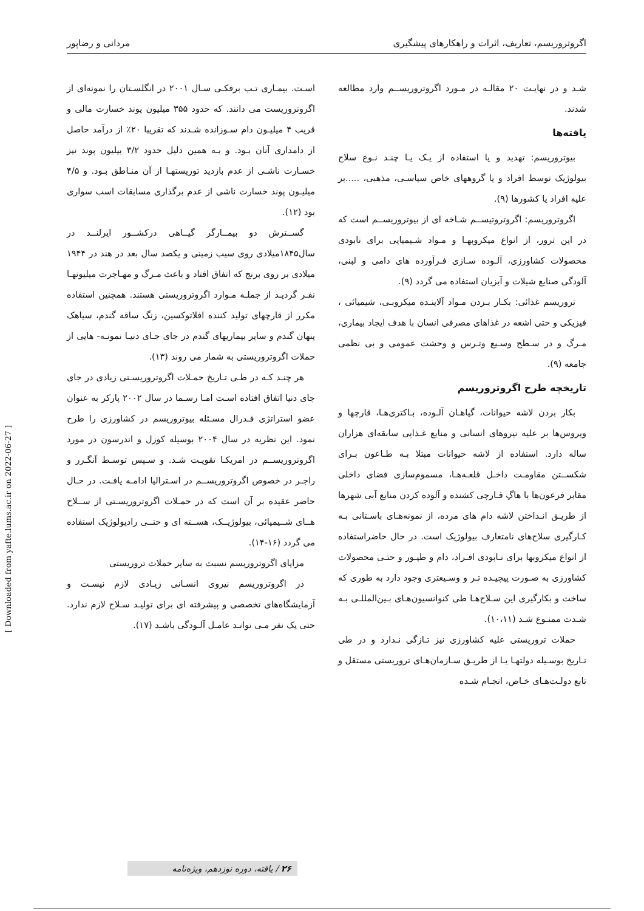اگروتروریسم، تعاریف، اثرات و راهکارهای پیشگیری مردانی و رضاپور
شـد و در نهایـت ۲۰ مقالـه در مـورد اگروتروریســم وارد مطالعه شدند.
یافته‌ها
بیوتروریسم: تهدید و یا استفاده از یـک یـا چنـد نـوع سلاح بیولوژیک توسط افراد و یا گروههای خاص سیاسـی، مذهبی، .....بر علیه افراد یا کشورها (۹).
اگروتروریسم: اگروتروتیســم شـاخه ای از بیوتروریســم است که در این ترور، از انواع میکروبهـا و مـواد شـیمیایی برای نابودی محصولات کشاورزی، آلـوده سـازی فـرآورده های دامی و لبنی، آلودگی صنایع شیلات و آبزیان استفاده می گردد (۹).
تروریسم غذائی: بکـار بـردن مـواد آلاینـده میکروبـی، شیمیائی ، فیزیکی و حتی اشعه در غذاهای مصرفی انسان با هدف ایجاد بیماری، مـرگ و در سـطح وسـیع وتـرس و وحشت عمومی و بی نظمی جامعه (۹).
تاریخچه طرح اگروتروریسم
بکار بردن لاشه حیوانات، گیاهـان آلـوده، بـاکتری‌هـا، قارچها و ویروس‌ها بر علیه نیروهای انسانی و منابع غـذایی سابقه‌ای هزاران ساله دارد. استفاده از لاشه حیوانات مبتلا بـه طـاعون بـرای شکســتن مقاومـت داخـل قلعـه‌هـا، مسموم‌سازی فضای داخلی مقابر فرعون‌ها با هاگِ قـارچی کشنده و آلوده کردن منابع آبی شهرها از طریـق انـداختن لاشه دام های مرده، از نمونه‌هـای باسـتانی بـه کـارگیری سلاح‌های نامتعارف بیولوژیک است. در حال حاضراستفاده از انواع میکروبها برای نـابودی افـراد، دام و طیـور و حتـی محصولات کشاورزی به صـورت پیچیـده تـر و وسـیعتری وجود دارد به طوری که ساخت و بکارگیری این سـلاح‌هـا طی کنوانسیون‌هـای بـین‌المللـی بـه شـدت ممنـوع شـد (۱۰،۱۱).
حملات تروریستی علیه کشاورزی نیز تـازگی نـدارد و در طی تـاریخ بوسـیله دولتهـا یـا از طریـق سـازمان‌هـای تروریستی مستقل و تابع دولـت‌هـای خـاص، انجـام شـده
اسـت. بیمـاری تـب برفکـی سـال ۲۰۰۱ در انگلسـتان را نمونه‌ای از اگروتروریست می دانند. که حدود ۳۵۵ میلیون پوند خسارت مالی و قریب ۴ میلیـون دام سـوزانده شـدند که تقریبا ۲۰٪ از درآمد حاصل از دامداری آنان بـود. و بـه همین دلیل حدود ۳/۲ بیلیون پوند نیز خسـارت ناشـی از عدم بازدید توریستهـا از آن منـاطق بـود. و ۴/۵ میلیـون پوند خسارت ناشی از عدم برگذاری مسابقات اسب سواری بود (۱۲).
گســترش دو بیمــارگر گیــاهی درکشــور ایرلنــد در سال۱۸۴۵میلادی روی سیب زمینی و یکصد سال بعد در هند در ۱۹۴۴ میلادی بر روی برنج که اتفاق افتاد و باعث مـرگ و مهـاجرت میلیونهـا نفـر گردیـد از جملـه مـوارد اگروتروریستی هستند. همچنین استفاده مکرر از قارچهای تولید کننده افلاتوکسین، زنگ ساقه گندم، سیاهک پنهان گندم و سایر بیماریهای گندم در جای جـای دنیـا نمونـه- هایی از حملات اگروتروریستی به شمار می روند (۱۳).
هر چنـد کـه در طـی تـاریخ حمـلات اگروتروریسـتی زیادی در جای جای دنیا اتفاق افتاده اسـت امـا رسـما در سال ۲۰۰۲ پارکر به عنوان عضو استراتژی فـدرال مسـئله بیوتروریسم در کشاورزی را طرح نمود. این نظریه در سال ۲۰۰۴ بوسیله کوزل و اندرسون در مورد اگروتروریســم در امریکـا تقویـت شـد. و سـپس توسـط آنگـرر و راجـر در خصوص اگروتروریســم در اسـترالیا ادامـه یافـت. در حـال حاضر عقیده بر آن است که در حمـلات اگروتروریسـتی از ســلاح هــای شــیمیائی، بیولوژیــک، هســته ای و حتــی رادیولوژیک استفاده می گردد (۱۶-۱۴).
مزایای اگروتروریسم نسبت به سایر حملات تروریستی
در اگروتروریسم نیروی انسـانی زیـادی لازم نیسـت و آزمایشگاه‌های تخصصی و پیشرفته ای برای تولیـد سـلاح لازم ندارد. حتی یک نفر مـی توانـد عامـل آلـودگی باشـد (۱۷).
[ Downloaded from yafte.lums.ac.ir on 2022-06-27 ]
۲۶ / یافته، دوره نوزدهم، ویژه‌نامه